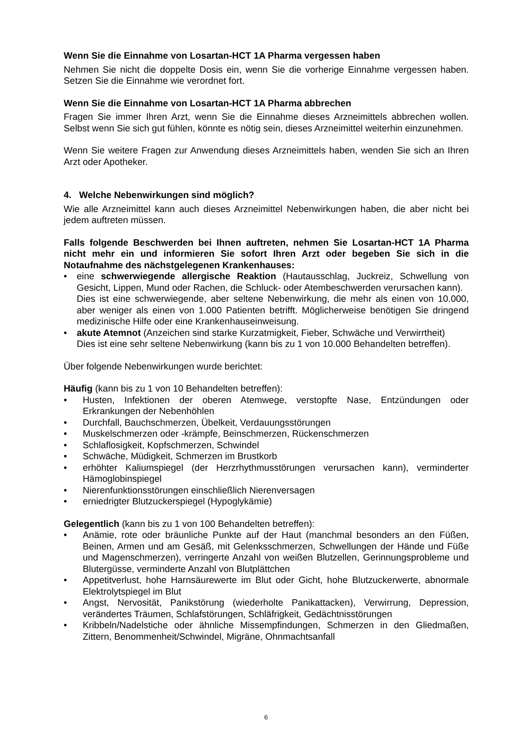Wenn Sie die Einnahme von Losartan-HCT 1A Pharma vergessen haben
Nehmen Sie nicht die doppelte Dosis ein, wenn Sie die vorherige Einnahme vergessen haben. Setzen Sie die Einnahme wie verordnet fort.
Wenn Sie die Einnahme von Losartan-HCT 1A Pharma abbrechen
Fragen Sie immer Ihren Arzt, wenn Sie die Einnahme dieses Arzneimittels abbrechen wollen. Selbst wenn Sie sich gut fühlen, könnte es nötig sein, dieses Arzneimittel weiterhin einzunehmen.
Wenn Sie weitere Fragen zur Anwendung dieses Arzneimittels haben, wenden Sie sich an Ihren Arzt oder Apotheker.
4. Welche Nebenwirkungen sind möglich?
Wie alle Arzneimittel kann auch dieses Arzneimittel Nebenwirkungen haben, die aber nicht bei jedem auftreten müssen.
Falls folgende Beschwerden bei Ihnen auftreten, nehmen Sie Losartan-HCT 1A Pharma nicht mehr ein und informieren Sie sofort Ihren Arzt oder begeben Sie sich in die Notaufnahme des nächstgelegenen Krankenhauses:
eine schwerwiegende allergische Reaktion (Hautausschlag, Juckreiz, Schwellung von Gesicht, Lippen, Mund oder Rachen, die Schluck- oder Atembeschwerden verursachen kann).
Dies ist eine schwerwiegende, aber seltene Nebenwirkung, die mehr als einen von 10.000, aber weniger als einen von 1.000 Patienten betrifft. Möglicherweise benötigen Sie dringend medizinische Hilfe oder eine Krankenhauseinweisung.
akute Atemnot (Anzeichen sind starke Kurzatmigkeit, Fieber, Schwäche und Verwirrtheit)
Dies ist eine sehr seltene Nebenwirkung (kann bis zu 1 von 10.000 Behandelten betreffen).
Über folgende Nebenwirkungen wurde berichtet:
Häufig (kann bis zu 1 von 10 Behandelten betreffen):
Husten, Infektionen der oberen Atemwege, verstopfte Nase, Entzündungen oder Erkrankungen der Nebenhöhlen
Durchfall, Bauchschmerzen, Übelkeit, Verdauungsstörungen
Muskelschmerzen oder -krämpfe, Beinschmerzen, Rückenschmerzen
Schlaflosigkeit, Kopfschmerzen, Schwindel
Schwäche, Müdigkeit, Schmerzen im Brustkorb
erhöhter Kaliumspiegel (der Herzrhythmusstörungen verursachen kann), verminderter Hämoglobinspiegel
Nierenfunktionsstörungen einschließlich Nierenversagen
erniedrigter Blutzuckerspiegel (Hypoglykämie)
Gelegentlich (kann bis zu 1 von 100 Behandelten betreffen):
Anämie, rote oder bräunliche Punkte auf der Haut (manchmal besonders an den Füßen, Beinen, Armen und am Gesäß, mit Gelenksschmerzen, Schwellungen der Hände und Füße und Magenschmerzen), verringerte Anzahl von weißen Blutzellen, Gerinnungsprobleme und Blutergüsse, verminderte Anzahl von Blutplättchen
Appetitverlust, hohe Harnsäurewerte im Blut oder Gicht, hohe Blutzuckerwerte, abnormale Elektrolytspiegel im Blut
Angst, Nervosität, Panikstörung (wiederholte Panikattacken), Verwirrung, Depression, verändertes Träumen, Schlafstörungen, Schläfrigkeit, Gedächtnisstörungen
Kribbeln/Nadelstiche oder ähnliche Missempfindungen, Schmerzen in den Gliedmaßen, Zittern, Benommenheit/Schwindel, Migräne, Ohnmachtsanfall
6